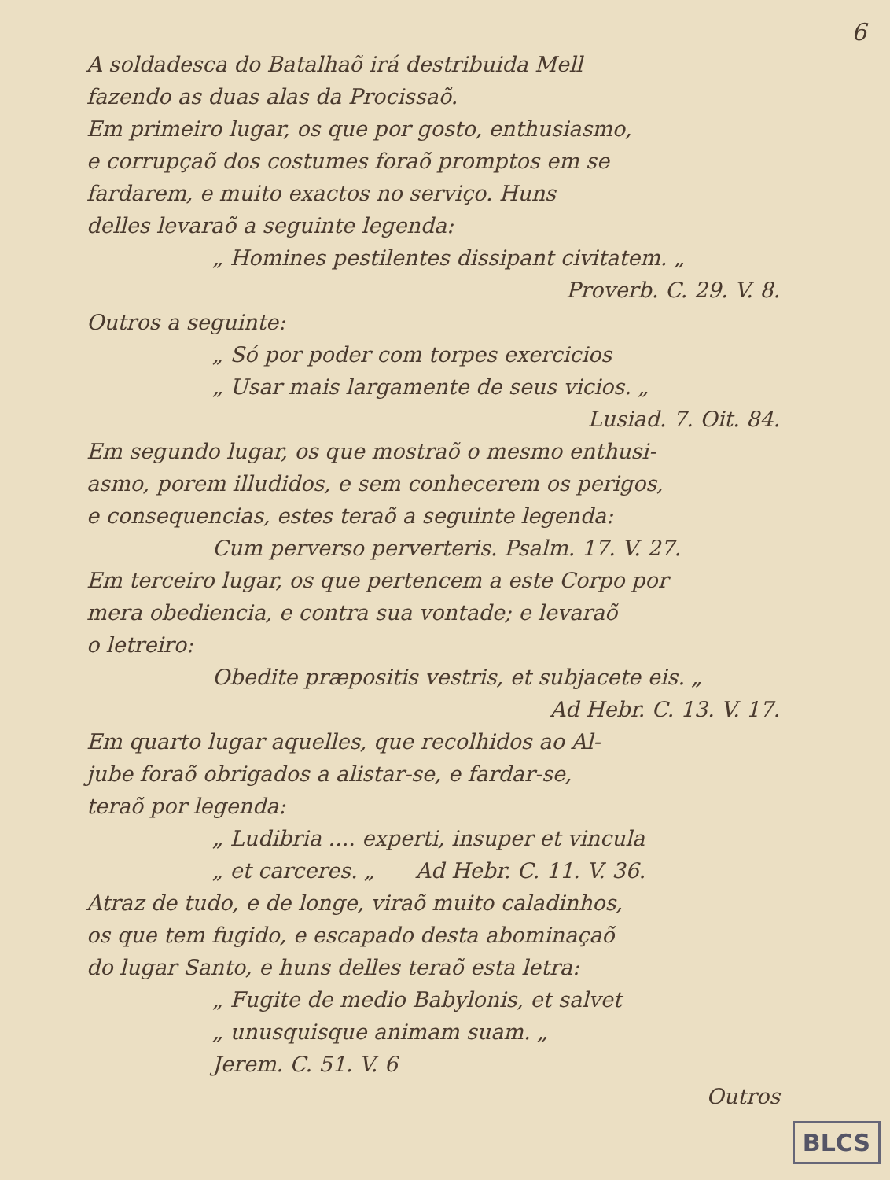6
A soldadesca do Batalhaõ irá destribuida Mell
fazendo as duas alas da Procissaõ.
Em primeiro lugar, os que por gosto, enthusiasmo,
e corrupçaõ dos costumes foraõ promptos em se
fardarem, e muito exactos no serviço. Huns
delles levaraõ a seguinte legenda:
„ Homines pestilentes dissipant civitatem. „
Proverb. C. 29. V. 8.
Outros a seguinte:
„ Só por poder com torpes exercicios
„ Usar mais largamente de seus vicios. „
Lusiad. 7. Oit. 84.
Em segundo lugar, os que mostraõ o mesmo enthusi-
asmo, porem illudidos, e sem conhecerem os perigos,
e consequencias, estes teraõ a seguinte legenda:
Cum perverso perverteris. Psalm. 17. V. 27.
Em terceiro lugar, os que pertencem a este Corpo por
mera obediencia, e contra sua vontade; e levaraõ
o letreiro:
Obedite præpositis vestris, et subjacete eis. „
Ad Hebr. C. 13. V. 17.
Em quarto lugar aquelles, que recolhidos ao Al-
jube foraõ obrigados a alistar-se, e fardar-se,
teraõ por legenda:
„ Ludibria .... experti, insuper et vincula
„ et carceres. „ Ad Hebr. C. 11. V. 36.
Atraz de tudo, e de longe, viraõ muito caladinhos,
os que tem fugido, e escapado desta abominaçaõ
do lugar Santo, e huns delles teraõ esta letra:
„ Fugite de medio Babylonis, et salvet
„ unusquisque animam suam. „
Jerem. C. 51. V. 6
Outros
BLCS